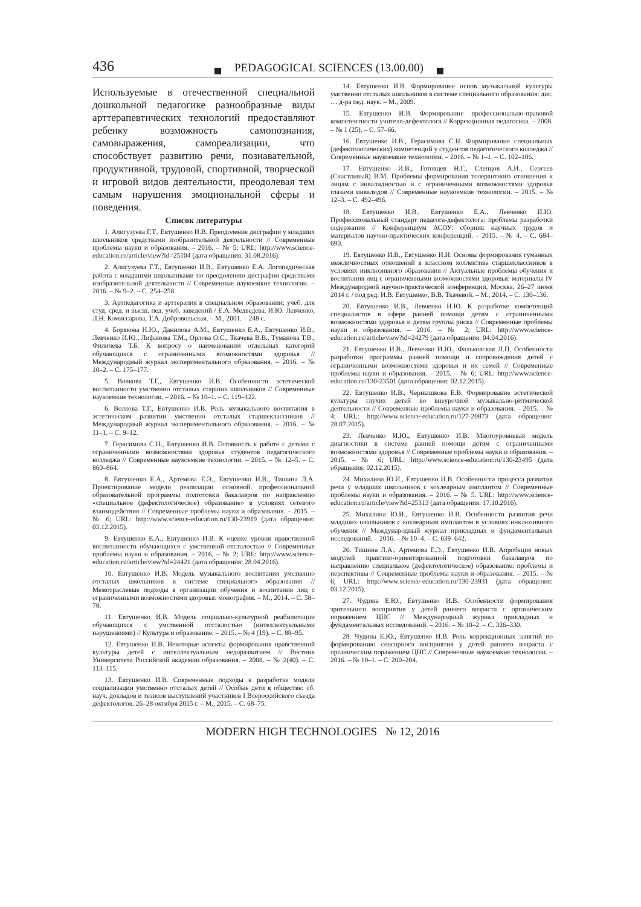436 PEDAGOGICAL SCIENCES (13.00.00)
Используемые в отечественной специальной дошкольной педагогике разнообразные виды арттерапевтических технологий предоставляют ребенку возможность самопознания, самовыражения, самореализации, что способствует развитию речи, познавательной, продуктивной, трудовой, спортивной, творческой и игровой видов деятельности, преодолевая тем самым нарушения эмоциональной сферы и поведения.
Список литературы
1. Алигузуева Г.Т., Евтушенко И.В. Преодоление дисграфии у младших школьников средствами изобразительной деятельности // Современные проблемы науки и образования. – 2016. – № 5; URL: http://www.science-education.ru/article/view?id=25104 (дата обращения: 31.08.2016).
2. Алигузуева Г.Т., Евтушенко И.В., Евтушенко Е.А. Логопедическая работа с младшими школьниками по преодолению дисграфии средствами изобразительной деятельности // Современные наукоемкие технологии. – 2016. – № 9–2. – С. 254–258.
3. Артпедагогика и арттерапия в специальном образовании: учеб. для студ. сред. и высш. пед. учеб. заведений / Е.А. Медведева, И.Ю. Левченко, Л.Н. Комиссарова, Т.А. Добровольская. – М., 2001. – 248 с.
4. Борякова Н.Ю., Данилова А.М., Евтушенко Е.А., Евтушенко И.В., Левченко И.Ю., Лифанова Т.М., Орлова О.С., Ткачева В.В., Туманова Т.В., Филичева Т.Б. К вопросу о наименовании отдельных категорий обучающихся с ограниченными возможностями здоровья // Международный журнал экспериментального образования. – 2016. – № 10–2. – С. 175–177.
5. Волкова Т.Г., Евтушенко И.В. Особенности эстетической воспитанности умственно отсталых старших школьников // Современные наукоемкие технологии. – 2016. – № 10–1. – С. 119–122.
6. Волкова Т.Г., Евтушенко И.В. Роль музыкального воспитания в эстетическом развитии умственно отсталых старшеклассников // Международный журнал экспериментального образования. – 2016. – № 11–1. – С. 9–12.
7. Герасимова С.Н., Евтушенко И.В. Готовность к работе с детьми с ограниченными возможностями здоровья студентов педагогического колледжа // Современные наукоемкие технологии. – 2015. – № 12–5. – С. 860–864.
8. Евтушенко Е.А., Артемова Е.Э., Евтушенко И.В., Тишина Л.А. Проектирование модели реализации основной профессиональной образовательной программы подготовки бакалавров по направлению «специальное (дефектологическое) образование» в условиях сетевого взаимодействия // Современные проблемы науки и образования. – 2015. – № 6; URL: http://www.science-education.ru/130-23919 (дата обращения: 03.12.2015).
9. Евтушенко Е.А., Евтушенко И.В. К оценке уровня нравственной воспитанности обучающихся с умственной отсталостью // Современные проблемы науки и образования. – 2016. – № 2; URL: http://www.science-education.ru/article/view?id=24421 (дата обращения: 28.04.2016).
10. Евтушенко И.В. Модель музыкального воспитания умственно отсталых школьников в системе специального образования // Межотраслевые подходы в организации обучения и воспитания лиц с ограниченными возможностями здоровья: монография. – М., 2014. – С. 58–78.
11. Евтушенко И.В. Модель социально-культурной реабилитации обучающихся с умственной отсталостью (интеллектуальными нарушениями) // Культура и образование. – 2015. – № 4 (19). – С. 88–95.
12. Евтушенко И.В. Некоторые аспекты формирования нравственной культуры детей с интеллектуальным недоразвитием // Вестник Университета Российской академии образования. – 2008. – № 2(40). – С. 113–115.
13. Евтушенко И.В. Современные подходы к разработке модели социализации умственно отсталых детей // Особые дети в обществе: сб. науч. докладов и тезисов выступлений участников I Всероссийского съезда дефектологов. 26–28 октября 2015 г. – М., 2015. – С. 68–75.
14. Евтушенко И.В. Формирование основ музыкальной культуры умственно отсталых школьников в системе специального образования: дис. … д-ра пед. наук. – М., 2009.
15. Евтушенко И.В. Формирование профессионально-правовой компетентности учителя-дефектолога // Коррекционная педагогика. – 2008. – № 1 (25). – С. 57–66.
16. Евтушенко И.В., Герасимова С.Н. Формирование специальных (дефектологических) компетенций у студентов педагогического колледжа // Современные наукоемкие технологии. – 2016. – № 1–1. – С. 102–106.
17. Евтушенко И.В., Готовцев Н.Г., Слепцов А.И., Сергеев (Счастливый) В.М. Проблемы формирования толерантного отношения к лицам с инвалидностью и с ограниченными возможностями здоровья глазами инвалидов // Современные наукоемкие технологии. – 2015. – № 12–3. – С. 492–496.
18. Евтушенко И.В., Евтушенко Е.А., Левченко И.Ю. Профессиональный стандарт педагога-дефектолога: проблемы разработки содержания // Конференциум АСОУ: сборник научных трудов и материалов научно-практических конференций. – 2015. – № 4. – С. 684–690.
19. Евтушенко И.В., Евтушенко И.И. Основы формирования гуманных межличностных отношений в классном коллективе старшеклассников в условиях инклюзивного образования // Актуальные проблемы обучения и воспитания лиц с ограниченными возможностями здоровья: материалы IV Международной научно-практической конференции, Москва, 26–27 июня 2014 г. / под ред. И.В. Евтушенко, В.В. Ткачевой. – М., 2014. – С. 130–136.
20. Евтушенко И.В., Левченко И.Ю. К разработке компетенций специалистов в сфере ранней помощи детям с ограниченными возможностями здоровья и детям группы риска // Современные проблемы науки и образования. – 2016. – № 2; URL: http://www.science-education.ru/article/view?id=24279 (дата обращения: 04.04.2016).
21. Евтушенко И.В., Левченко И.Ю., Фальковская Л.П. Особенности разработки программы ранней помощи и сопровождения детей с ограниченными возможностями здоровья и их семей // Современные проблемы науки и образования. – 2015. – № 6; URL: http://www.science-education.ru/130-23501 (дата обращения: 02.12.2015).
22. Евтушенко И.В., Чернышкова Е.В. Формирование эстетической культуры глухих детей во внеурочной музыкально-ритмической деятельности // Современные проблемы науки и образования. – 2015. – № 4; URL: http://www.science-education.ru/127-20873 (дата обращения: 28.07.2015).
23. Левченко И.Ю., Евтушенко И.В. Многоуровневая модель диагностики в системе ранней помощи детям с ограниченными возможностями здоровья // Современные проблемы науки и образования. – 2015. – № 6; URL: http://www.science-education.ru/130-23495 (дата обращения: 02.12.2015).
24. Михалина Ю.И., Евтушенко И.В. Особенности процесса развития речи у младших школьников с кохлеарным имплантом // Современные проблемы науки и образования. – 2016. – № 5. URL: http://www.science-education.ru/article/view?id=25313 (дата обращения: 17.10.2016).
25. Михалина Ю.И., Евтушенко И.В. Особенности развития речи младших школьников с кохлеарным имплантом в условиях инклюзивного обучения // Международный журнал прикладных и фундаментальных исследований. – 2016. – № 10–4. – С. 639–642.
26. Тишина Л.А., Артемова Е.Э., Евтушенко И.В. Апробация новых модулей практико-ориентированной подготовки бакалавров по направлению специальное (дефектологическое) образование: проблемы и перспективы // Современные проблемы науки и образования. – 2015. – № 6; URL: http://www.science-education.ru/130-23931 (дата обращения: 03.12.2015).
27. Чудина Е.Ю., Евтушенко И.В. Особенности формирования зрительного восприятия у детей раннего возраста с органическим поражением ЦНС // Международный журнал прикладных и фундаментальных исследований. – 2016. – № 10–2. – С. 326–330.
28. Чудина Е.Ю., Евтушенко И.В. Роль коррекционных занятий по формированию сенсорного восприятия у детей раннего возраста с органическим поражением ЦНС // Современные наукоемкие технологии. – 2016. – № 10–1. – С. 200–204.
MODERN HIGH TECHNOLOGIES № 12, 2016